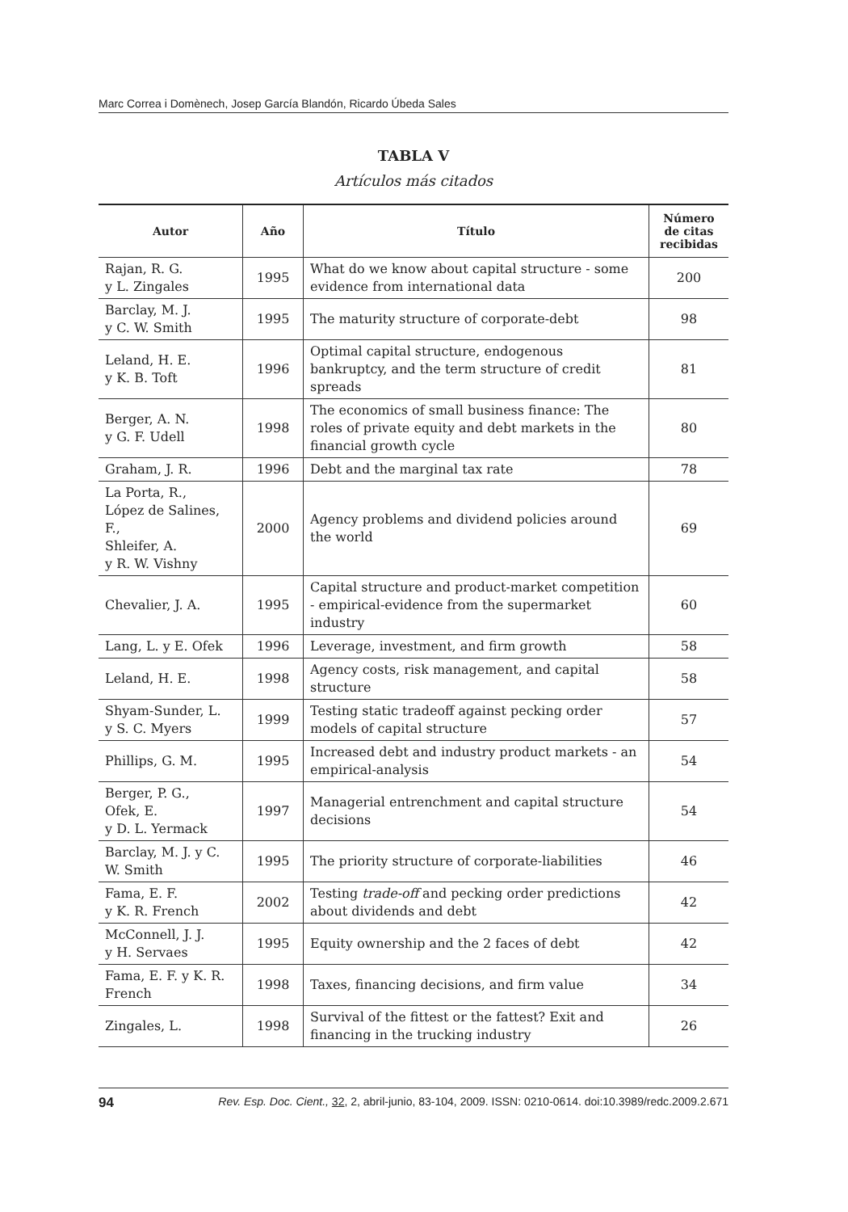Marc Correa i Domènech, Josep García Blandón, Ricardo Úbeda Sales
TABLA V
Artículos más citados
| Autor | Año | Título | Número de citas recibidas |
| --- | --- | --- | --- |
| Rajan, R. G. y L. Zingales | 1995 | What do we know about capital structure - some evidence from international data | 200 |
| Barclay, M. J. y C. W. Smith | 1995 | The maturity structure of corporate-debt | 98 |
| Leland, H. E. y K. B. Toft | 1996 | Optimal capital structure, endogenous bankruptcy, and the term structure of credit spreads | 81 |
| Berger, A. N. y G. F. Udell | 1998 | The economics of small business finance: The roles of private equity and debt markets in the financial growth cycle | 80 |
| Graham, J. R. | 1996 | Debt and the marginal tax rate | 78 |
| La Porta, R., López de Salines, F., Shleifer, A. y R. W. Vishny | 2000 | Agency problems and dividend policies around the world | 69 |
| Chevalier, J. A. | 1995 | Capital structure and product-market competition - empirical-evidence from the supermarket industry | 60 |
| Lang, L. y E. Ofek | 1996 | Leverage, investment, and firm growth | 58 |
| Leland, H. E. | 1998 | Agency costs, risk management, and capital structure | 58 |
| Shyam-Sunder, L. y S. C. Myers | 1999 | Testing static tradeoff against pecking order models of capital structure | 57 |
| Phillips, G. M. | 1995 | Increased debt and industry product markets - an empirical-analysis | 54 |
| Berger, P. G., Ofek, E. y D. L. Yermack | 1997 | Managerial entrenchment and capital structure decisions | 54 |
| Barclay, M. J. y C. W. Smith | 1995 | The priority structure of corporate-liabilities | 46 |
| Fama, E. F. y K. R. French | 2002 | Testing trade-off and pecking order predictions about dividends and debt | 42 |
| McConnell, J. J. y H. Servaes | 1995 | Equity ownership and the 2 faces of debt | 42 |
| Fama, E. F. y K. R. French | 1998 | Taxes, financing decisions, and firm value | 34 |
| Zingales, L. | 1998 | Survival of the fittest or the fattest? Exit and financing in the trucking industry | 26 |
94 Rev. Esp. Doc. Cient., 32, 2, abril-junio, 83-104, 2009. ISSN: 0210-0614. doi:10.3989/redc.2009.2.671